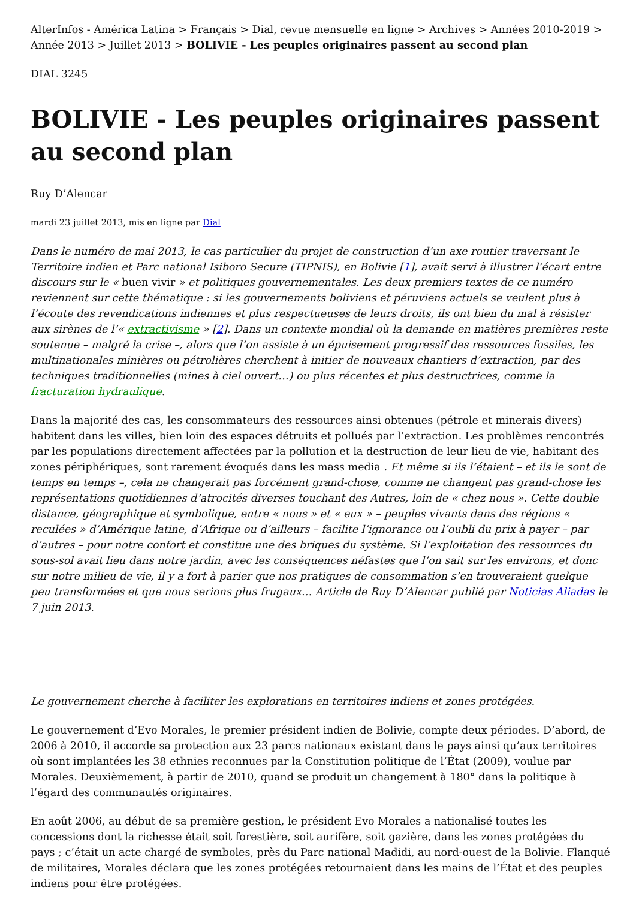AlterInfos - América Latina > Français > Dial, revue mensuelle en ligne > Archives > Années 2010-2019 > Année 2013 > Juillet 2013 > BOLIVIE - Les peuples originaires passent au second plan
DIAL 3245
BOLIVIE - Les peuples originaires passent au second plan
Ruy D’Alencar
mardi 23 juillet 2013, mis en ligne par Dial
Dans le numéro de mai 2013, le cas particulier du projet de construction d’un axe routier traversant le Territoire indien et Parc national Isiboro Secure (TIPNIS), en Bolivie [1], avait servi à illustrer l’écart entre discours sur le « buen vivir » et politiques gouvernementales. Les deux premiers textes de ce numéro reviennent sur cette thématique : si les gouvernements boliviens et péruviens actuels se veulent plus à l’écoute des revendications indiennes et plus respectueuses de leurs droits, ils ont bien du mal à résister aux sirènes de l’« extractivisme » [2]. Dans un contexte mondial où la demande en matières premières reste soutenue – malgré la crise –, alors que l’on assiste à un épuisement progressif des ressources fossiles, les multinationales minières ou pétrolières cherchent à initier de nouveaux chantiers d’extraction, par des techniques traditionnelles (mines à ciel ouvert…) ou plus récentes et plus destructrices, comme la fracturation hydraulique.
Dans la majorité des cas, les consommateurs des ressources ainsi obtenues (pétrole et minerais divers) habitent dans les villes, bien loin des espaces détruits et pollués par l’extraction. Les problèmes rencontrés par les populations directement affectées par la pollution et la destruction de leur lieu de vie, habitant des zones périphériques, sont rarement évoqués dans les mass media . Et même si ils l’étaient – et ils le sont de temps en temps –, cela ne changerait pas forcément grand-chose, comme ne changent pas grand-chose les représentations quotidiennes d’atrocités diverses touchant des Autres, loin de « chez nous ». Cette double distance, géographique et symbolique, entre « nous » et « eux » – peuples vivants dans des régions « reculées » d’Amérique latine, d’Afrique ou d’ailleurs – facilite l’ignorance ou l’oubli du prix à payer – par d’autres – pour notre confort et constitue une des briques du système. Si l’exploitation des ressources du sous-sol avait lieu dans notre jardin, avec les conséquences néfastes que l’on sait sur les environs, et donc sur notre milieu de vie, il y a fort à parier que nos pratiques de consommation s’en trouveraient quelque peu transformées et que nous serions plus frugaux… Article de Ruy D’Alencar publié par Noticias Aliadas le 7 juin 2013.
Le gouvernement cherche à faciliter les explorations en territoires indiens et zones protégées.
Le gouvernement d’Evo Morales, le premier président indien de Bolivie, compte deux périodes. D’abord, de 2006 à 2010, il accorde sa protection aux 23 parcs nationaux existant dans le pays ainsi qu’aux territoires où sont implantées les 38 ethnies reconnues par la Constitution politique de l’État (2009), voulue par Morales. Deuxièmement, à partir de 2010, quand se produit un changement à 180° dans la politique à l’égard des communautés originaires.
En août 2006, au début de sa première gestion, le président Evo Morales a nationalisé toutes les concessions dont la richesse était soit forestière, soit aurifère, soit gazière, dans les zones protégées du pays ; c’était un acte chargé de symboles, près du Parc national Madidi, au nord-ouest de la Bolivie. Flanqué de militaires, Morales déclara que les zones protégées retournaient dans les mains de l’État et des peuples indiens pour être protégées.